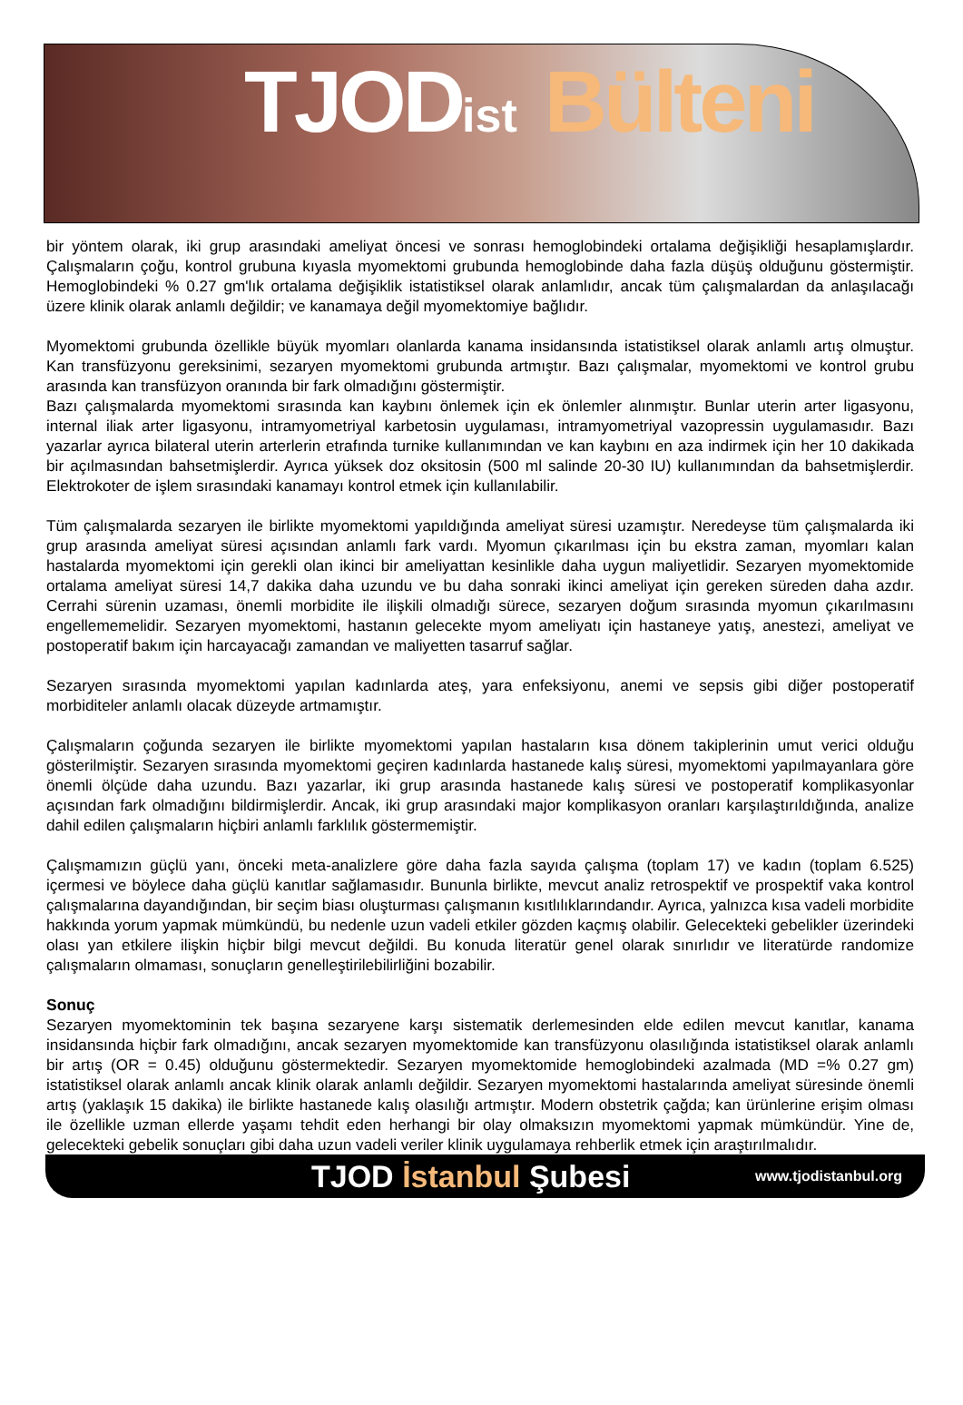TJODist Bülteni
bir yöntem olarak, iki grup arasındaki ameliyat öncesi ve sonrası hemoglobindeki ortalama değişikliği hesaplamışlardır. Çalışmaların çoğu, kontrol grubuna kıyasla myomektomi grubunda hemoglobinde daha fazla düşüş olduğunu göstermiştir. Hemoglobindeki % 0.27 gm'lık ortalama değişiklik istatistiksel olarak anlamlıdır, ancak tüm çalışmalardan da anlaşılacağı üzere klinik olarak anlamlı değildir; ve kanamaya değil myomektomiye bağlıdır.
Myomektomi grubunda özellikle büyük myomları olanlarda kanama insidansında istatistiksel olarak anlamlı artış olmuştur. Kan transfüzyonu gereksinimi, sezaryen myomektomi grubunda artmıştır. Bazı çalışmalar, myomektomi ve kontrol grubu arasında kan transfüzyon oranında bir fark olmadığını göstermiştir.
Bazı çalışmalarda myomektomi sırasında kan kaybını önlemek için ek önlemler alınmıştır. Bunlar uterin arter ligasyonu, internal iliak arter ligasyonu, intramyometriyal karbetosin uygulaması, intramyometriyal vazopressin uygulamasıdır. Bazı yazarlar ayrıca bilateral uterin arterlerin etrafında turnike kullanımından ve kan kaybını en aza indirmek için her 10 dakikada bir açılmasından bahsetmişlerdir. Ayrıca yüksek doz oksitosin (500 ml salinde 20-30 IU) kullanımından da bahsetmişlerdir. Elektrokoter de işlem sırasındaki kanamayı kontrol etmek için kullanılabilir.
Tüm çalışmalarda sezaryen ile birlikte myomektomi yapıldığında ameliyat süresi uzamıştır. Neredeyse tüm çalışmalarda iki grup arasında ameliyat süresi açısından anlamlı fark vardı. Myomun çıkarılması için bu ekstra zaman, myomları kalan hastalarda myomektomi için gerekli olan ikinci bir ameliyattan kesinlikle daha uygun maliyetlidir. Sezaryen myomektomide ortalama ameliyat süresi 14,7 dakika daha uzundu ve bu daha sonraki ikinci ameliyat için gereken süreden daha azdır. Cerrahi sürenin uzaması, önemli morbidite ile ilişkili olmadığı sürece, sezaryen doğum sırasında myomun çıkarılmasını engellememelidir. Sezaryen myomektomi, hastanın gelecekte myom ameliyatı için hastaneye yatış, anestezi, ameliyat ve postoperatif bakım için harcayacağı zamandan ve maliyetten tasarruf sağlar.
Sezaryen sırasında myomektomi yapılan kadınlarda ateş, yara enfeksiyonu, anemi ve sepsis gibi diğer postoperatif morbiditeler anlamlı olacak düzeyde artmamıştır.
Çalışmaların çoğunda sezaryen ile birlikte myomektomi yapılan hastaların kısa dönem takiplerinin umut verici olduğu gösterilmiştir. Sezaryen sırasında myomektomi geçiren kadınlarda hastanede kalış süresi, myomektomi yapılmayanlara göre önemli ölçüde daha uzundu. Bazı yazarlar, iki grup arasında hastanede kalış süresi ve postoperatif komplikasyonlar açısından fark olmadığını bildirmişlerdir. Ancak, iki grup arasındaki major komplikasyon oranları karşılaştırıldığında, analize dahil edilen çalışmaların hiçbiri anlamlı farklılık göstermemiştir.
Çalışmamızın güçlü yanı, önceki meta-analizlere göre daha fazla sayıda çalışma (toplam 17) ve kadın (toplam 6.525) içermesi ve böylece daha güçlü kanıtlar sağlamasıdır. Bununla birlikte, mevcut analiz retrospektif ve prospektif vaka kontrol çalışmalarına dayandığından, bir seçim biası oluşturması çalışmanın kısıtlılıklarındandır. Ayrıca, yalnızca kısa vadeli morbidite hakkında yorum yapmak mümkündü, bu nedenle uzun vadeli etkiler gözden kaçmış olabilir. Gelecekteki gebelikler üzerindeki olası yan etkilere ilişkin hiçbir bilgi mevcut değildi. Bu konuda literatür genel olarak sınırlıdır ve literatürde randomize çalışmaların olmaması, sonuçların genelleştirilebilirliğini bozabilir.
Sonuç
Sezaryen myomektominin tek başına sezaryene karşı sistematik derlemesinden elde edilen mevcut kanıtlar, kanama insidansında hiçbir fark olmadığını, ancak sezaryen myomektomide kan transfüzyonu olasılığında istatistiksel olarak anlamlı bir artış (OR = 0.45) olduğunu göstermektedir. Sezaryen myomektomide hemoglobindeki azalmada (MD =% 0.27 gm) istatistiksel olarak anlamlı ancak klinik olarak anlamlı değildir. Sezaryen myomektomi hastalarında ameliyat süresinde önemli artış (yaklaşık 15 dakika) ile birlikte hastanede kalış olasılığı artmıştır. Modern obstetrik çağda; kan ürünlerine erişim olması ile özellikle uzman ellerde yaşamı tehdit eden herhangi bir olay olmaksızın myomektomi yapmak mümkündür. Yine de, gelecekteki gebelik sonuçları gibi daha uzun vadeli veriler klinik uygulamaya rehberlik etmek için araştırılmalıdır.
TJOD İstanbul Şubesi
www.tjodistanbul.org